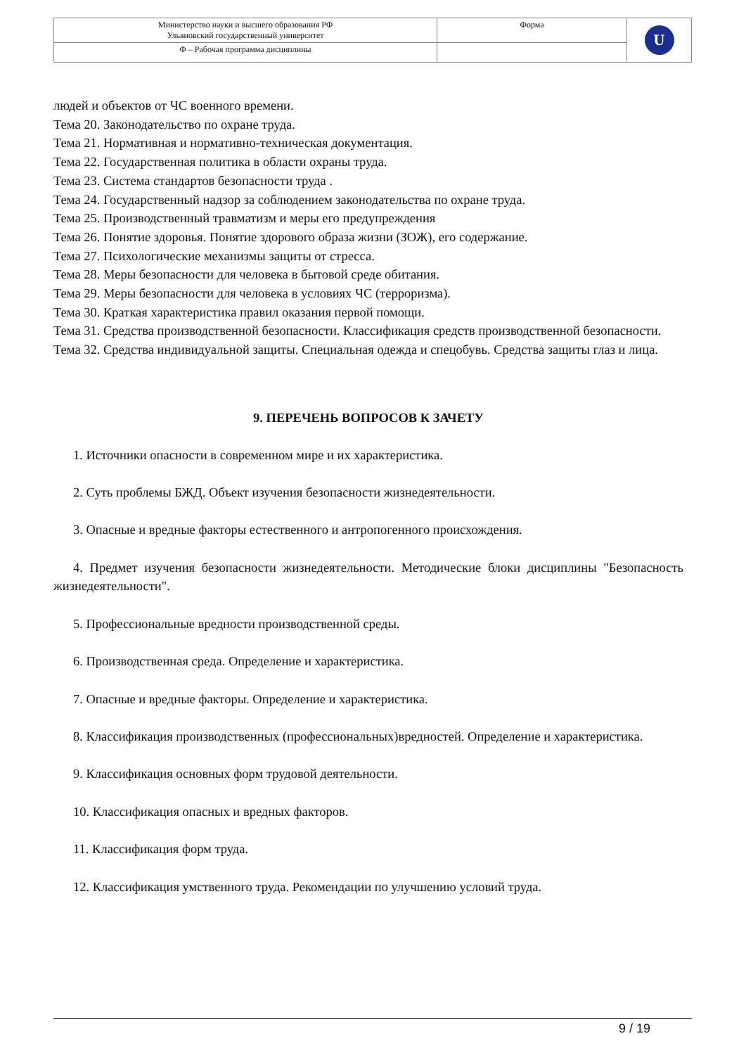| Министерство науки и высшего образования РФ Ульяновский государственный университет | Форма | U |
| Ф – Рабочая программа дисциплины | | |
людей и объектов от ЧС военного времени.
Тема 20. Законодательство по охране труда.
Тема 21. Нормативная и нормативно-техническая документация.
Тема 22. Государственная политика в области охраны труда.
Тема 23. Система стандартов безопасности труда .
Тема 24. Государственный надзор за соблюдением законодательства по охране труда.
Тема 25. Производственный травматизм и меры его предупреждения
Тема 26. Понятие здоровья. Понятие здорового образа жизни (ЗОЖ), его содержание.
Тема 27. Психологические механизмы защиты от стресса.
Тема 28. Меры безопасности для человека в бытовой среде обитания.
Тема 29. Меры безопасности для человека в условиях ЧС (терроризма).
Тема 30. Краткая характеристика правил оказания первой помощи.
Тема 31. Средства производственной безопасности. Классификация средств производственной безопасности.
Тема 32. Средства индивидуальной защиты. Специальная одежда и спецобувь. Средства защиты глаз и лица.
9. ПЕРЕЧЕНЬ ВОПРОСОВ К ЗАЧЕТУ
1. Источники опасности в современном мире и их характеристика.
2. Суть проблемы БЖД. Объект изучения безопасности жизнедеятельности.
3. Опасные и вредные факторы естественного и антропогенного происхождения.
4. Предмет изучения безопасности жизнедеятельности. Методические блоки дисциплины "Безопасность жизнедеятельности".
5. Профессиональные вредности производственной среды.
6. Производственная среда. Определение и характеристика.
7. Опасные и вредные факторы. Определение и характеристика.
8. Классификация производственных (профессиональных)вредностей. Определение и характеристика.
9. Классификация основных форм трудовой деятельности.
10. Классификация опасных и вредных факторов.
11. Классификация форм труда.
12. Классификация умственного труда. Рекомендации по улучшению условий труда.
9 / 19